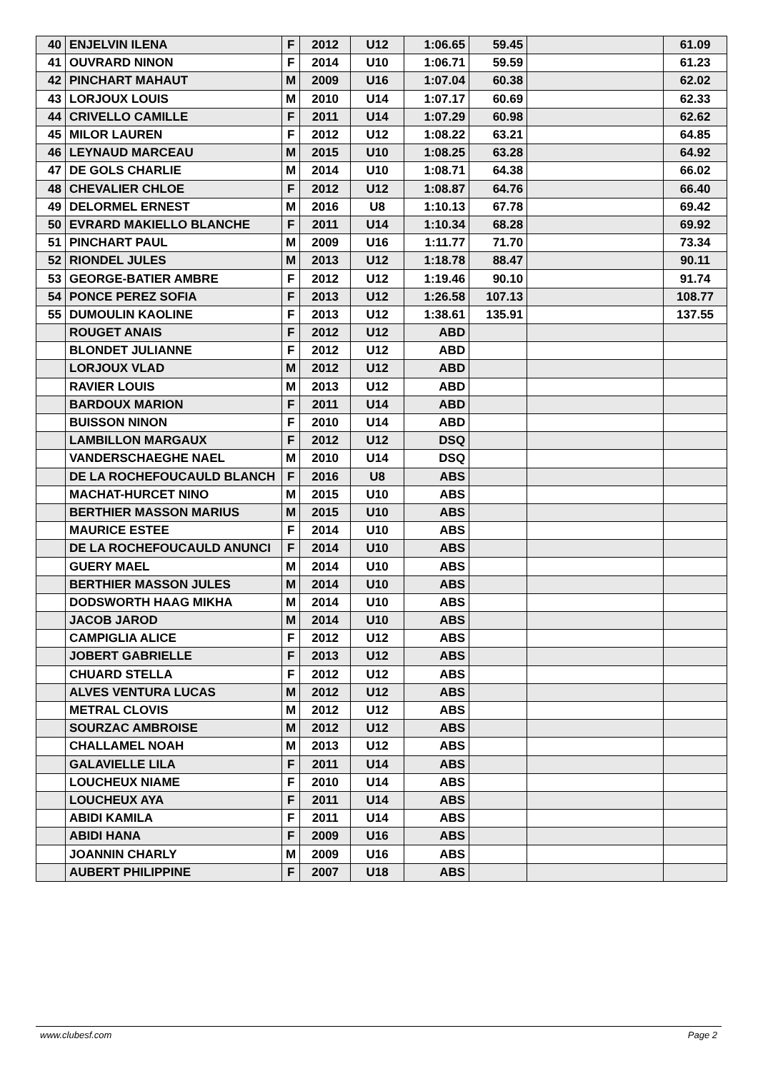| 40 | ENJELVIN ILENA | F | 2012 | U12 | 1:06.65 | 59.45 | | 61.09 |
| 41 | OUVRARD NINON | F | 2014 | U10 | 1:06.71 | 59.59 | | 61.23 |
| 42 | PINCHART MAHAUT | M | 2009 | U16 | 1:07.04 | 60.38 | | 62.02 |
| 43 | LORJOUX LOUIS | M | 2010 | U14 | 1:07.17 | 60.69 | | 62.33 |
| 44 | CRIVELLO CAMILLE | F | 2011 | U14 | 1:07.29 | 60.98 | | 62.62 |
| 45 | MILOR LAUREN | F | 2012 | U12 | 1:08.22 | 63.21 | | 64.85 |
| 46 | LEYNAUD MARCEAU | M | 2015 | U10 | 1:08.25 | 63.28 | | 64.92 |
| 47 | DE GOLS CHARLIE | M | 2014 | U10 | 1:08.71 | 64.38 | | 66.02 |
| 48 | CHEVALIER CHLOE | F | 2012 | U12 | 1:08.87 | 64.76 | | 66.40 |
| 49 | DELORMEL ERNEST | M | 2016 | U8 | 1:10.13 | 67.78 | | 69.42 |
| 50 | EVRARD MAKIELLO BLANCHE | F | 2011 | U14 | 1:10.34 | 68.28 | | 69.92 |
| 51 | PINCHART PAUL | M | 2009 | U16 | 1:11.77 | 71.70 | | 73.34 |
| 52 | RIONDEL JULES | M | 2013 | U12 | 1:18.78 | 88.47 | | 90.11 |
| 53 | GEORGE-BATIER AMBRE | F | 2012 | U12 | 1:19.46 | 90.10 | | 91.74 |
| 54 | PONCE PEREZ SOFIA | F | 2013 | U12 | 1:26.58 | 107.13 | | 108.77 |
| 55 | DUMOULIN KAOLINE | F | 2013 | U12 | 1:38.61 | 135.91 | | 137.55 |
| | ROUGET ANAIS | F | 2012 | U12 | ABD | | | |
| | BLONDET JULIANNE | F | 2012 | U12 | ABD | | | |
| | LORJOUX VLAD | M | 2012 | U12 | ABD | | | |
| | RAVIER LOUIS | M | 2013 | U12 | ABD | | | |
| | BARDOUX MARION | F | 2011 | U14 | ABD | | | |
| | BUISSON NINON | F | 2010 | U14 | ABD | | | |
| | LAMBILLON MARGAUX | F | 2012 | U12 | DSQ | | | |
| | VANDERSCHAEGHE NAEL | M | 2010 | U14 | DSQ | | | |
| | DE LA ROCHEFOUCAULD BLANCH | F | 2016 | U8 | ABS | | | |
| | MACHAT-HURCET NINO | M | 2015 | U10 | ABS | | | |
| | BERTHIER MASSON MARIUS | M | 2015 | U10 | ABS | | | |
| | MAURICE ESTEE | F | 2014 | U10 | ABS | | | |
| | DE LA ROCHEFOUCAULD ANUNCI | F | 2014 | U10 | ABS | | | |
| | GUERY MAEL | M | 2014 | U10 | ABS | | | |
| | BERTHIER MASSON JULES | M | 2014 | U10 | ABS | | | |
| | DODSWORTH HAAG MIKHA | M | 2014 | U10 | ABS | | | |
| | JACOB JAROD | M | 2014 | U10 | ABS | | | |
| | CAMPIGLIA ALICE | F | 2012 | U12 | ABS | | | |
| | JOBERT GABRIELLE | F | 2013 | U12 | ABS | | | |
| | CHUARD STELLA | F | 2012 | U12 | ABS | | | |
| | ALVES VENTURA LUCAS | M | 2012 | U12 | ABS | | | |
| | METRAL CLOVIS | M | 2012 | U12 | ABS | | | |
| | SOURZAC AMBROISE | M | 2012 | U12 | ABS | | | |
| | CHALLAMEL NOAH | M | 2013 | U12 | ABS | | | |
| | GALAVIELLE LILA | F | 2011 | U14 | ABS | | | |
| | LOUCHEUX NIAME | F | 2010 | U14 | ABS | | | |
| | LOUCHEUX AYA | F | 2011 | U14 | ABS | | | |
| | ABIDI KAMILA | F | 2011 | U14 | ABS | | | |
| | ABIDI HANA | F | 2009 | U16 | ABS | | | |
| | JOANNIN CHARLY | M | 2009 | U16 | ABS | | | |
| | AUBERT PHILIPPINE | F | 2007 | U18 | ABS | | | |
www.clubesf.com Page 2